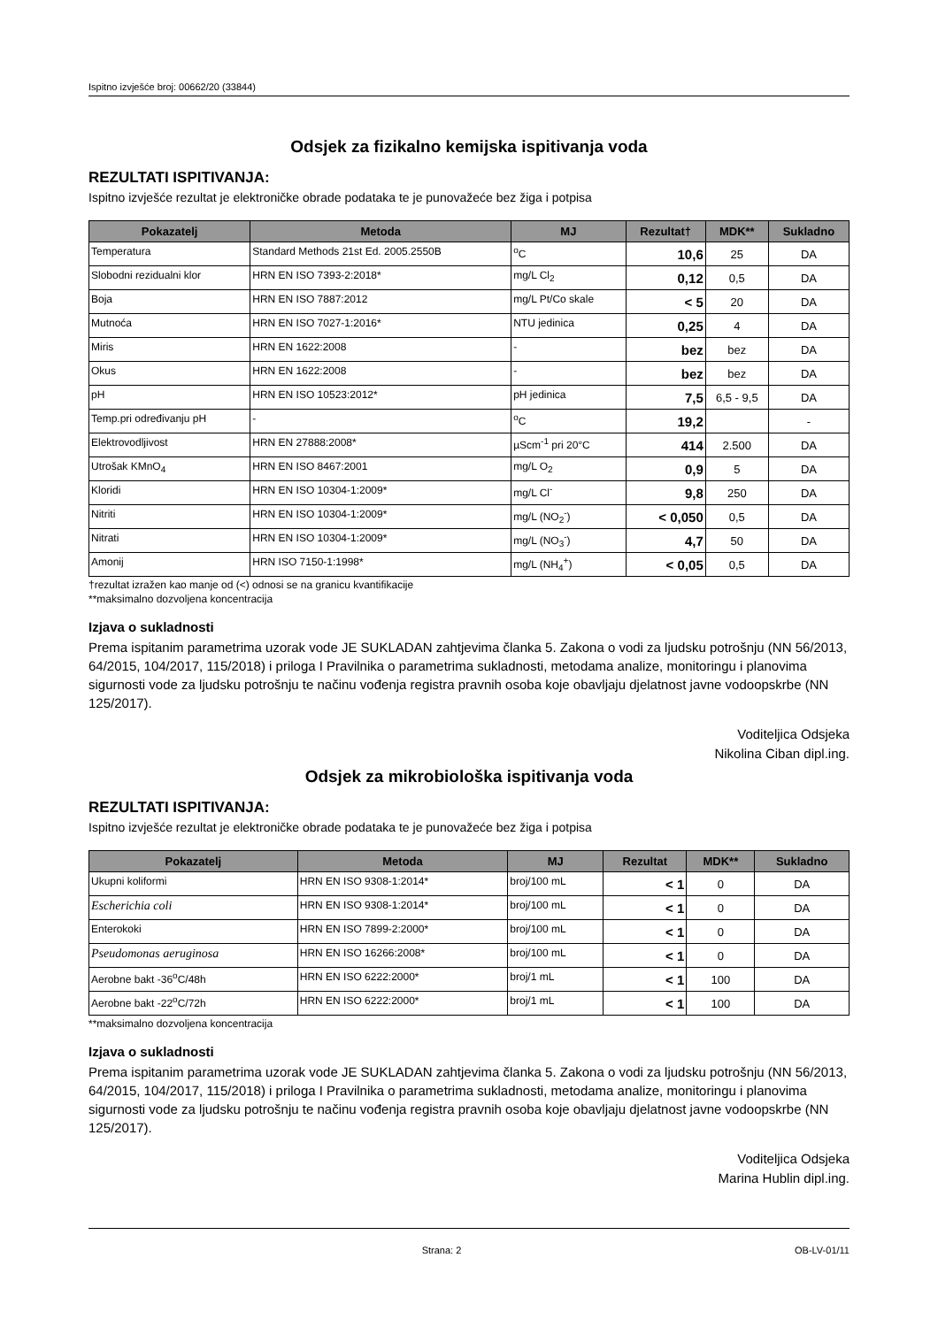Ispitno izvješće broj: 00662/20 (33844)
Odsjek za fizikalno kemijska ispitivanja voda
REZULTATI ISPITIVANJA:
Ispitno izvješće rezultat je elektroničke obrade podataka te je punovažeće bez žiga i potpisa
| Pokazatelj | Metoda | MJ | Rezultat† | MDK** | Sukladno |
| --- | --- | --- | --- | --- | --- |
| Temperatura | Standard Methods 21st Ed. 2005.2550B | <sup>o</sup> C | 10,6 | 25 | DA |
| Slobodni rezidualni klor | HRN EN ISO 7393-2:2018* | mg/L Cl<sub>2</sub> | 0,12 | 0,5 | DA |
| Boja | HRN EN ISO 7887:2012 | mg/L Pt/Co skale | < 5 | 20 | DA |
| Mutnoća | HRN EN ISO 7027-1:2016* | NTU jedinica | 0,25 | 4 | DA |
| Miris | HRN EN 1622:2008 | - | bez | bez | DA |
| Okus | HRN EN 1622:2008 | - | bez | bez | DA |
| pH | HRN EN ISO 10523:2012* | pH jedinica | 7,5 | 6,5 - 9,5 | DA |
| Temp.pri određivanju pH | - | <sup>o</sup> C | 19,2 | | - |
| Elektrovodljivost | HRN EN 27888:2008* | µScm<sup>-1</sup> pri 20°C | 414 | 2.500 | DA |
| Utrošak KMnO<sub>4</sub> | HRN EN ISO 8467:2001 | mg/L O<sub>2</sub> | 0,9 | 5 | DA |
| Kloridi | HRN EN ISO 10304-1:2009* | mg/L Cl<sup>-</sup> | 9,8 | 250 | DA |
| Nitriti | HRN EN ISO 10304-1:2009* | mg/L (NO<sub>2</sub><sup>-</sup>) | < 0,050 | 0,5 | DA |
| Nitrati | HRN EN ISO 10304-1:2009* | mg/L (NO<sub>3</sub><sup>-</sup>) | 4,7 | 50 | DA |
| Amonij | HRN ISO 7150-1:1998* | mg/L (NH<sub>4</sub><sup>+</sup>) | < 0,05 | 0,5 | DA |
†rezultat izražen kao manje od (<) odnosi se na granicu kvantifikacije
**maksimalno dozvoljena koncentracija
Izjava o sukladnosti
Prema ispitanim parametrima uzorak vode JE SUKLADAN zahtjevima članka 5. Zakona o vodi za ljudsku potrošnju (NN 56/2013, 64/2015, 104/2017, 115/2018) i priloga I Pravilnika o parametrima sukladnosti, metodama analize, monitoringu i planovima sigurnosti vode za ljudsku potrošnju te načinu vođenja registra pravnih osoba koje obavljaju djelatnost javne vodoopskrbe (NN 125/2017).
Voditeljica Odsjeka
Nikolina Ciban dipl.ing.
Odsjek za mikrobiološka ispitivanja voda
REZULTATI ISPITIVANJA:
Ispitno izvješće rezultat je elektroničke obrade podataka te je punovažeće bez žiga i potpisa
| Pokazatelj | Metoda | MJ | Rezultat | MDK** | Sukladno |
| --- | --- | --- | --- | --- | --- |
| Ukupni koliformi | HRN EN ISO 9308-1:2014* | broj/100 mL | < 1 | 0 | DA |
| Escherichia coli | HRN EN ISO 9308-1:2014* | broj/100 mL | < 1 | 0 | DA |
| Enterokoki | HRN EN ISO 7899-2:2000* | broj/100 mL | < 1 | 0 | DA |
| Pseudomonas aeruginosa | HRN EN ISO 16266:2008* | broj/100 mL | < 1 | 0 | DA |
| Aerobne bakt -36<sup>o</sup>C/48h | HRN EN ISO 6222:2000* | broj/1 mL | < 1 | 100 | DA |
| Aerobne bakt -22<sup>o</sup>C/72h | HRN EN ISO 6222:2000* | broj/1 mL | < 1 | 100 | DA |
**maksimalno dozvoljena koncentracija
Izjava o sukladnosti
Prema ispitanim parametrima uzorak vode JE SUKLADAN zahtjevima članka 5. Zakona o vodi za ljudsku potrošnju (NN 56/2013, 64/2015, 104/2017, 115/2018) i priloga I Pravilnika o parametrima sukladnosti, metodama analize, monitoringu i planovima sigurnosti vode za ljudsku potrošnju te načinu vođenja registra pravnih osoba koje obavljaju djelatnost javne vodoopskrbe (NN 125/2017).
Voditeljica Odsjeka
Marina Hublin dipl.ing.
Strana: 2 OB-LV-01/11